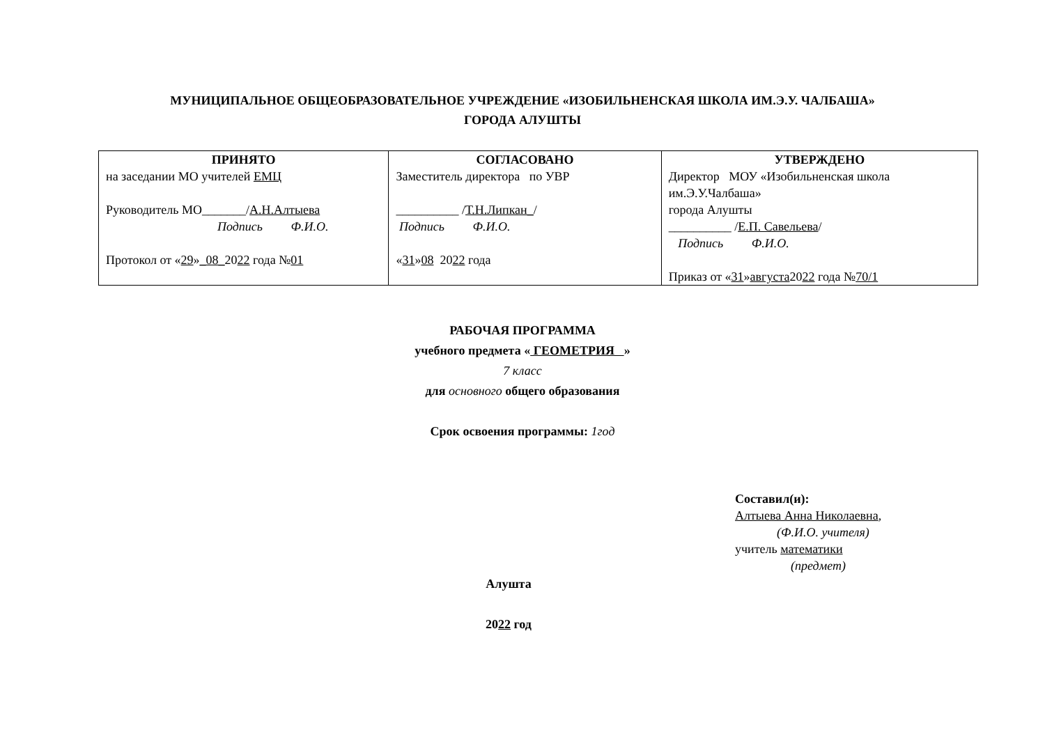МУНИЦИПАЛЬНОЕ ОБЩЕОБРАЗОВАТЕЛЬНОЕ УЧРЕЖДЕНИЕ «ИЗОБИЛЬНЕНСКАЯ ШКОЛА ИМ.Э.У. ЧАЛБАША»
ГОРОДА АЛУШТЫ
| ПРИНЯТО на заседании МО учителей ЕМЦ Руководитель МО_______/ А.Н.Алтыева Подпись Ф.И.О. Протокол от « 29 » _08_ 20 22 года № 01 | СОГЛАСОВАНО Заместитель директора по УВР __________ / Т.Н.Липкан_ / Подпись Ф.И.О. « 31 » 08 20 22 года | УТВЕРЖДЕНО Директор МОУ «Изобильненская школа им.Э.У.Чалбаша» города Алушты __________ / Е.П. Савельева / Подпись Ф.И.О. Приказ от « 31 » августа 20 22 года № 70/1 |
РАБОЧАЯ ПРОГРАММА
учебного предмета « ГЕОМЕТРИЯ »
7 класс
для основного общего образования
Срок освоения программы: 1год
Составил(и):
Алтыева Анна Николаевна,
(Ф.И.О. учителя)
учитель математики
(предмет)
Алушта
2022 год